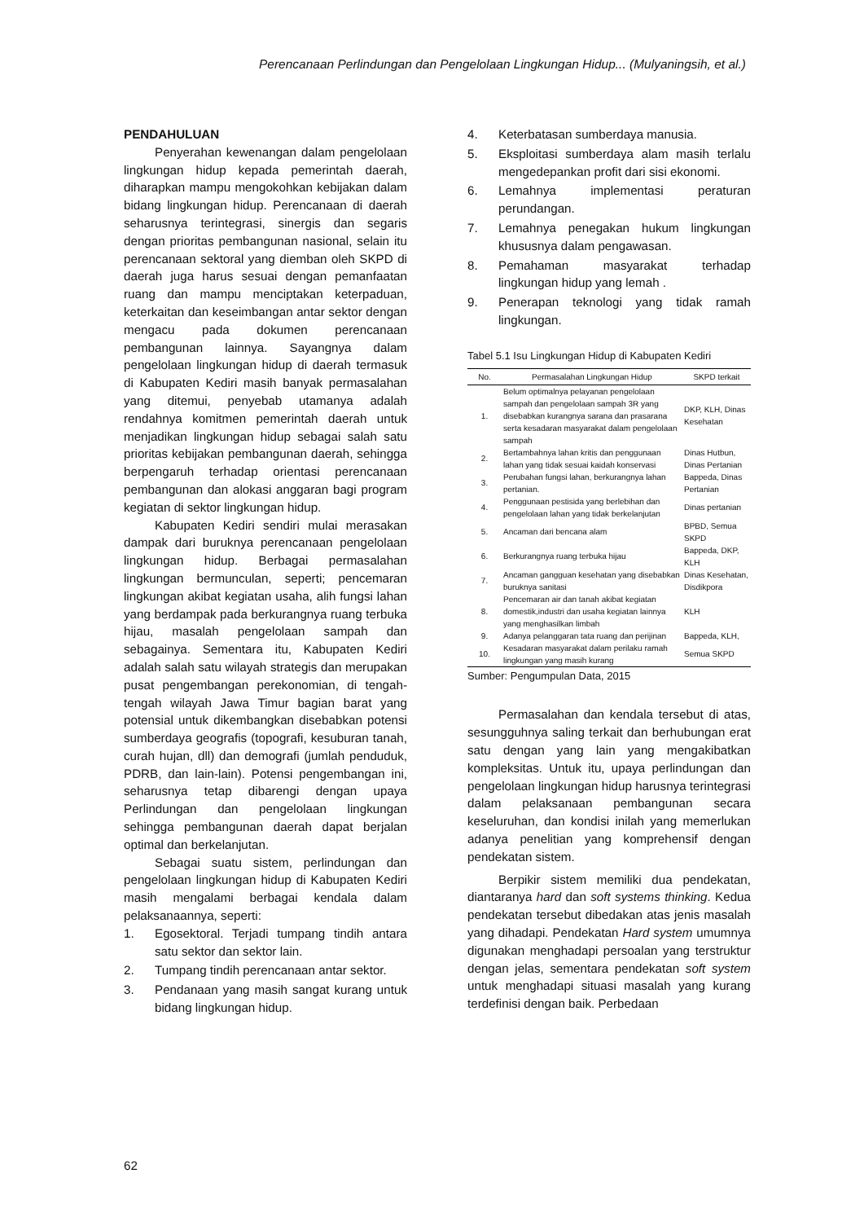Perencanaan Perlindungan dan Pengelolaan Lingkungan Hidup... (Mulyaningsih, et al.)
PENDAHULUAN
Penyerahan kewenangan dalam pengelolaan lingkungan hidup kepada pemerintah daerah, diharapkan mampu mengokohkan kebijakan dalam bidang lingkungan hidup. Perencanaan di daerah seharusnya terintegrasi, sinergis dan segaris dengan prioritas pembangunan nasional, selain itu perencanaan sektoral yang diemban oleh SKPD di daerah juga harus sesuai dengan pemanfaatan ruang dan mampu menciptakan keterpaduan, keterkaitan dan keseimbangan antar sektor dengan mengacu pada dokumen perencanaan pembangunan lainnya. Sayangnya dalam pengelolaan lingkungan hidup di daerah termasuk di Kabupaten Kediri masih banyak permasalahan yang ditemui, penyebab utamanya adalah rendahnya komitmen pemerintah daerah untuk menjadikan lingkungan hidup sebagai salah satu prioritas kebijakan pembangunan daerah, sehingga berpengaruh terhadap orientasi perencanaan pembangunan dan alokasi anggaran bagi program kegiatan di sektor lingkungan hidup.
Kabupaten Kediri sendiri mulai merasakan dampak dari buruknya perencanaan pengelolaan lingkungan hidup. Berbagai permasalahan lingkungan bermunculan, seperti; pencemaran lingkungan akibat kegiatan usaha, alih fungsi lahan yang berdampak pada berkurangnya ruang terbuka hijau, masalah pengelolaan sampah dan sebagainya. Sementara itu, Kabupaten Kediri adalah salah satu wilayah strategis dan merupakan pusat pengembangan perekonomian, di tengah-tengah wilayah Jawa Timur bagian barat yang potensial untuk dikembangkan disebabkan potensi sumberdaya geografis (topografi, kesuburan tanah, curah hujan, dll) dan demografi (jumlah penduduk, PDRB, dan lain-lain). Potensi pengembangan ini, seharusnya tetap dibarengi dengan upaya Perlindungan dan pengelolaan lingkungan sehingga pembangunan daerah dapat berjalan optimal dan berkelanjutan.
Sebagai suatu sistem, perlindungan dan pengelolaan lingkungan hidup di Kabupaten Kediri masih mengalami berbagai kendala dalam pelaksanaannya, seperti:
1. Egosektoral. Terjadi tumpang tindih antara satu sektor dan sektor lain.
2. Tumpang tindih perencanaan antar sektor.
3. Pendanaan yang masih sangat kurang untuk bidang lingkungan hidup.
4. Keterbatasan sumberdaya manusia.
5. Eksploitasi sumberdaya alam masih terlalu mengedepankan profit dari sisi ekonomi.
6. Lemahnya implementasi peraturan perundangan.
7. Lemahnya penegakan hukum lingkungan khususnya dalam pengawasan.
8. Pemahaman masyarakat terhadap lingkungan hidup yang lemah .
9. Penerapan teknologi yang tidak ramah lingkungan.
Tabel 5.1 Isu Lingkungan Hidup di Kabupaten Kediri
| No. | Permasalahan Lingkungan Hidup | SKPD terkait |
| --- | --- | --- |
| 1. | Belum optimalnya pelayanan pengelolaan sampah dan pengelolaan sampah 3R yang disebabkan kurangnya sarana dan prasarana serta kesadaran masyarakat dalam pengelolaan sampah | DKP, KLH, Dinas Kesehatan |
| 2. | Bertambahnya lahan kritis dan penggunaan lahan yang tidak sesuai kaidah konservasi | Dinas Hutbun, Dinas Pertanian |
| 3. | Perubahan fungsi lahan, berkurangnya lahan pertanian. | Bappeda, Dinas Pertanian |
| 4. | Penggunaan pestisida yang berlebihan dan pengelolaan lahan yang tidak berkelanjutan | Dinas pertanian |
| 5. | Ancaman dari bencana alam | BPBD, Semua SKPD |
| 6. | Berkurangnya ruang terbuka hijau | Bappeda, DKP, KLH |
| 7. | Ancaman gangguan kesehatan yang disebabkan buruknya sanitasi | Dinas Kesehatan, Disdikpora |
| 8. | Pencemaran air dan tanah akibat kegiatan domestik,industri dan usaha kegiatan lainnya yang menghasilkan limbah | KLH |
| 9. | Adanya pelanggaran tata ruang dan perijinan | Bappeda, KLH, |
| 10. | Kesadaran masyarakat dalam perilaku ramah lingkungan yang masih kurang | Semua SKPD |
Sumber: Pengumpulan Data, 2015
Permasalahan dan kendala tersebut di atas, sesungguhnya saling terkait dan berhubungan erat satu dengan yang lain yang mengakibatkan kompleksitas. Untuk itu, upaya perlindungan dan pengelolaan lingkungan hidup harusnya terintegrasi dalam pelaksanaan pembangunan secara keseluruhan, dan kondisi inilah yang memerlukan adanya penelitian yang komprehensif dengan pendekatan sistem.
Berpikir sistem memiliki dua pendekatan, diantaranya hard dan soft systems thinking. Kedua pendekatan tersebut dibedakan atas jenis masalah yang dihadapi. Pendekatan Hard system umumnya digunakan menghadapi persoalan yang terstruktur dengan jelas, sementara pendekatan soft system untuk menghadapi situasi masalah yang kurang terdefinisi dengan baik. Perbedaan
62